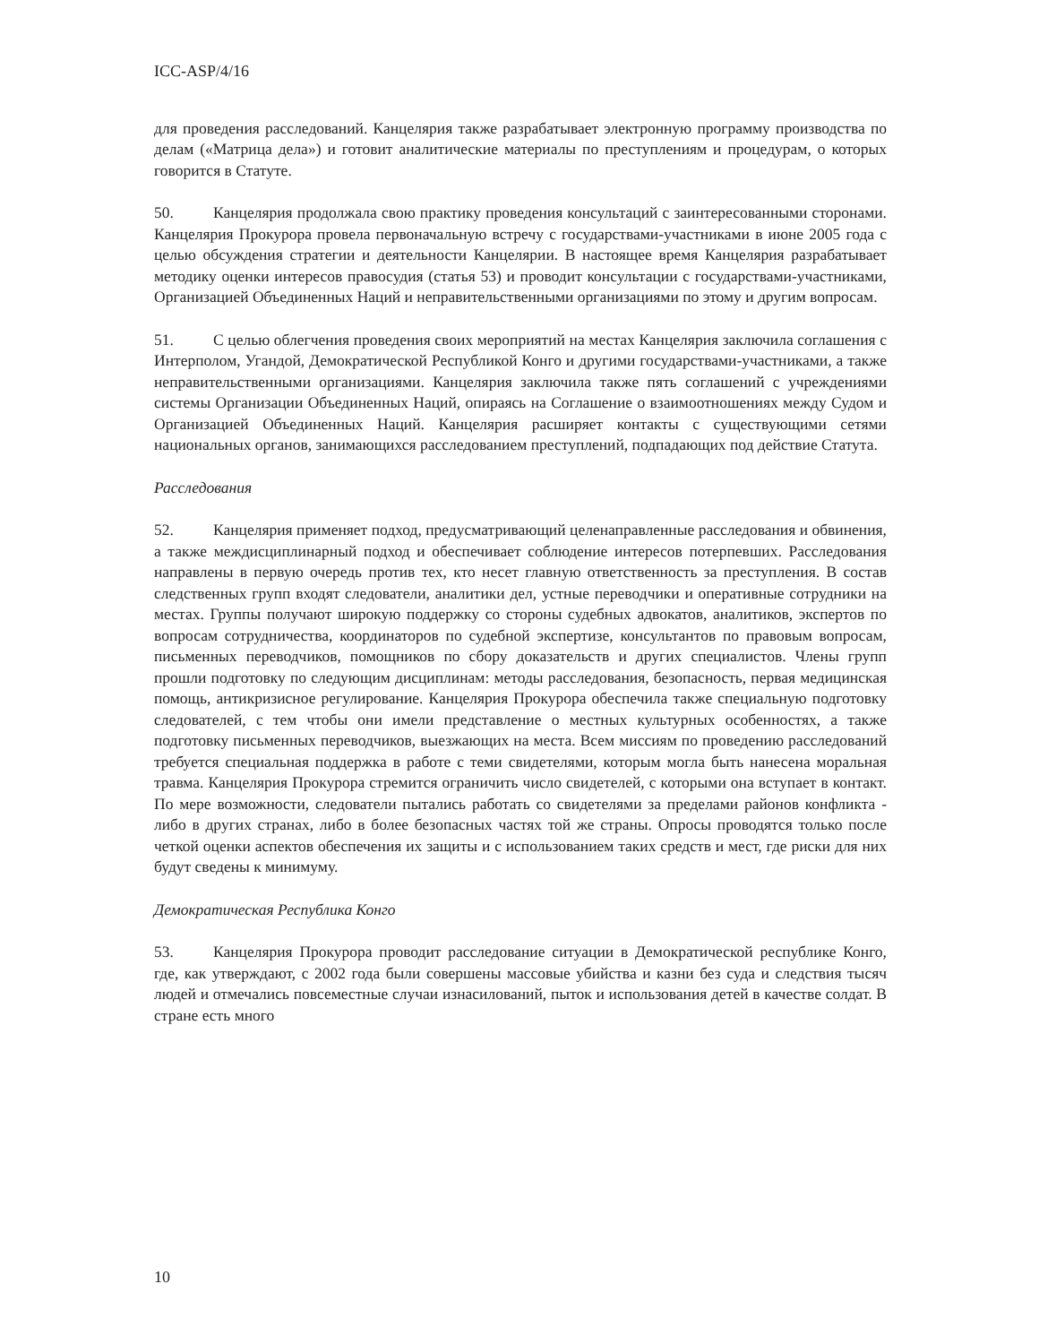ICC-ASP/4/16
для проведения расследований. Канцелярия также разрабатывает электронную программу производства по делам («Матрица дела») и готовит аналитические материалы по преступлениям и процедурам, о которых говорится в Статуте.
50. Канцелярия продолжала свою практику проведения консультаций с заинтересованными сторонами. Канцелярия Прокурора провела первоначальную встречу с государствами-участниками в июне 2005 года с целью обсуждения стратегии и деятельности Канцелярии. В настоящее время Канцелярия разрабатывает методику оценки интересов правосудия (статья 53) и проводит консультации с государствами-участниками, Организацией Объединенных Наций и неправительственными организациями по этому и другим вопросам.
51. С целью облегчения проведения своих мероприятий на местах Канцелярия заключила соглашения с Интерполом, Угандой, Демократической Республикой Конго и другими государствами-участниками, а также неправительственными организациями. Канцелярия заключила также пять соглашений с учреждениями системы Организации Объединенных Наций, опираясь на Соглашение о взаимоотношениях между Судом и Организацией Объединенных Наций. Канцелярия расширяет контакты с существующими сетями национальных органов, занимающихся расследованием преступлений, подпадающих под действие Статута.
Расследования
52. Канцелярия применяет подход, предусматривающий целенаправленные расследования и обвинения, а также междисциплинарный подход и обеспечивает соблюдение интересов потерпевших. Расследования направлены в первую очередь против тех, кто несет главную ответственность за преступления. В состав следственных групп входят следователи, аналитики дел, устные переводчики и оперативные сотрудники на местах. Группы получают широкую поддержку со стороны судебных адвокатов, аналитиков, экспертов по вопросам сотрудничества, координаторов по судебной экспертизе, консультантов по правовым вопросам, письменных переводчиков, помощников по сбору доказательств и других специалистов. Члены групп прошли подготовку по следующим дисциплинам: методы расследования, безопасность, первая медицинская помощь, антикризисное регулирование. Канцелярия Прокурора обеспечила также специальную подготовку следователей, с тем чтобы они имели представление о местных культурных особенностях, а также подготовку письменных переводчиков, выезжающих на места. Всем миссиям по проведению расследований требуется специальная поддержка в работе с теми свидетелями, которым могла быть нанесена моральная травма. Канцелярия Прокурора стремится ограничить число свидетелей, с которыми она вступает в контакт. По мере возможности, следователи пытались работать со свидетелями за пределами районов конфликта - либо в других странах, либо в более безопасных частях той же страны. Опросы проводятся только после четкой оценки аспектов обеспечения их защиты и с использованием таких средств и мест, где риски для них будут сведены к минимуму.
Демократическая Республика Конго
53. Канцелярия Прокурора проводит расследование ситуации в Демократической республике Конго, где, как утверждают, с 2002 года были совершены массовые убийства и казни без суда и следствия тысяч людей и отмечались повсеместные случаи изнасилований, пыток и использования детей в качестве солдат. В стране есть много
10